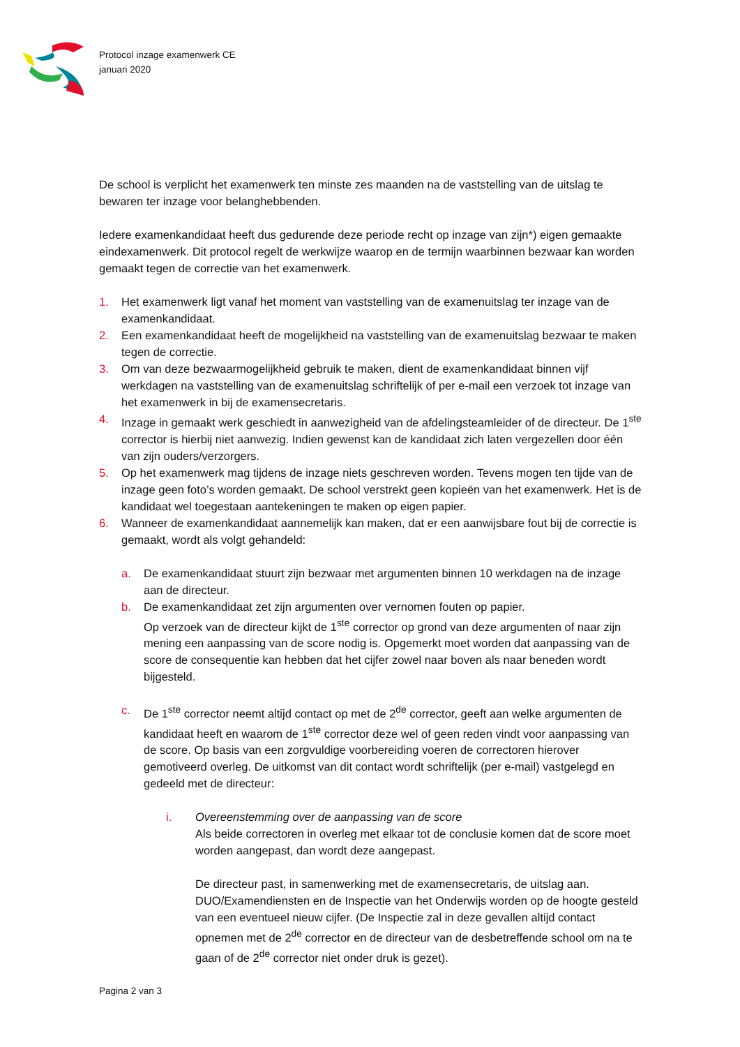Protocol inzage examenwerk CE
januari 2020
De school is verplicht het examenwerk ten minste zes maanden na de vaststelling van de uitslag te bewaren ter inzage voor belanghebbenden.
Iedere examenkandidaat heeft dus gedurende deze periode recht op inzage van zijn*) eigen gemaakte eindexamenwerk. Dit protocol regelt de werkwijze waarop en de termijn waarbinnen bezwaar kan worden gemaakt tegen de correctie van het examenwerk.
1. Het examenwerk ligt vanaf het moment van vaststelling van de examenuitslag ter inzage van de examenkandidaat.
2. Een examenkandidaat heeft de mogelijkheid na vaststelling van de examenuitslag bezwaar te maken tegen de correctie.
3. Om van deze bezwaarmogelijkheid gebruik te maken, dient de examenkandidaat binnen vijf werkdagen na vaststelling van de examenuitslag schriftelijk of per e-mail een verzoek tot inzage van het examenwerk in bij de examensecretaris.
4. Inzage in gemaakt werk geschiedt in aanwezigheid van de afdelingsteamleider of de directeur. De 1<sup>ste</sup> corrector is hierbij niet aanwezig. Indien gewenst kan de kandidaat zich laten vergezellen door één van zijn ouders/verzorgers.
5. Op het examenwerk mag tijdens de inzage niets geschreven worden. Tevens mogen ten tijde van de inzage geen foto’s worden gemaakt. De school verstrekt geen kopieën van het examenwerk. Het is de kandidaat wel toegestaan aantekeningen te maken op eigen papier.
6. Wanneer de examenkandidaat aannemelijk kan maken, dat er een aanwijsbare fout bij de correctie is gemaakt, wordt als volgt gehandeld:
a. De examenkandidaat stuurt zijn bezwaar met argumenten binnen 10 werkdagen na de inzage aan de directeur.
b. De examenkandidaat zet zijn argumenten over vernomen fouten op papier.
Op verzoek van de directeur kijkt de 1<sup>ste</sup> corrector op grond van deze argumenten of naar zijn mening een aanpassing van de score nodig is. Opgemerkt moet worden dat aanpassing van de score de consequentie kan hebben dat het cijfer zowel naar boven als naar beneden wordt bijgesteld.
c. De 1<sup>ste</sup> corrector neemt altijd contact op met de 2<sup>de</sup> corrector, geeft aan welke argumenten de kandidaat heeft en waarom de 1<sup>ste</sup> corrector deze wel of geen reden vindt voor aanpassing van de score. Op basis van een zorgvuldige voorbereiding voeren de correctoren hierover gemotiveerd overleg. De uitkomst van dit contact wordt schriftelijk (per e-mail) vastgelegd en gedeeld met de directeur:
i. Overeenstemming over de aanpassing van de score
Als beide correctoren in overleg met elkaar tot de conclusie komen dat de score moet worden aangepast, dan wordt deze aangepast.
De directeur past, in samenwerking met de examensecretaris, de uitslag aan. DUO/Examendiensten en de Inspectie van het Onderwijs worden op de hoogte gesteld van een eventueel nieuw cijfer. (De Inspectie zal in deze gevallen altijd contact opnemen met de 2<sup>de</sup> corrector en de directeur van de desbetreffende school om na te gaan of de 2<sup>de</sup> corrector niet onder druk is gezet).
Pagina 2 van 3